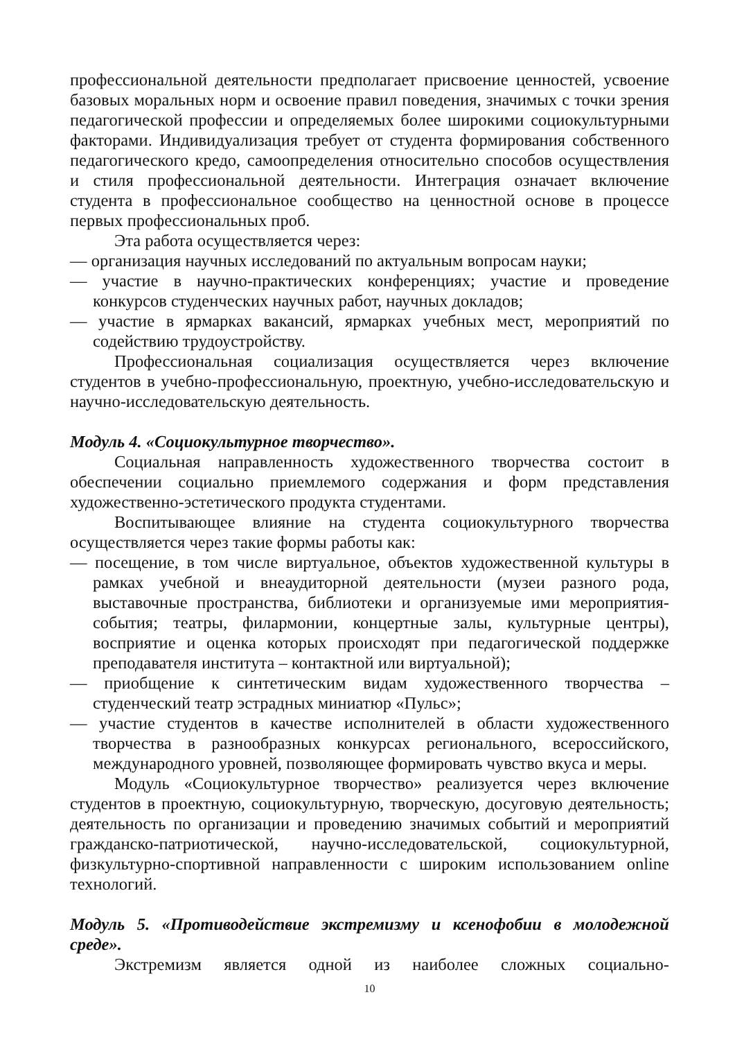профессиональной деятельности предполагает присвоение ценностей, усвоение базовых моральных норм и освоение правил поведения, значимых с точки зрения педагогической профессии и определяемых более широкими социокультурными факторами. Индивидуализация требует от студента формирования собственного педагогического кредо, самоопределения относительно способов осуществления и стиля профессиональной деятельности. Интеграция означает включение студента в профессиональное сообщество на ценностной основе в процессе первых профессиональных проб.
Эта работа осуществляется через:
— организация научных исследований по актуальным вопросам науки;
— участие в научно-практических конференциях; участие и проведение конкурсов студенческих научных работ, научных докладов;
— участие в ярмарках вакансий, ярмарках учебных мест, мероприятий по содействию трудоустройству.
Профессиональная социализация осуществляется через включение студентов в учебно-профессиональную, проектную, учебно-исследовательскую и научно-исследовательскую деятельность.
Модуль 4. «Социокультурное творчество».
Социальная направленность художественного творчества состоит в обеспечении социально приемлемого содержания и форм представления художественно-эстетического продукта студентами.
Воспитывающее влияние на студента социокультурного творчества осуществляется через такие формы работы как:
— посещение, в том числе виртуальное, объектов художественной культуры в рамках учебной и внеаудиторной деятельности (музеи разного рода, выставочные пространства, библиотеки и организуемые ими мероприятия-события; театры, филармонии, концертные залы, культурные центры), восприятие и оценка которых происходят при педагогической поддержке преподавателя института – контактной или виртуальной);
— приобщение к синтетическим видам художественного творчества – студенческий театр эстрадных миниатюр «Пульс»;
— участие студентов в качестве исполнителей в области художественного творчества в разнообразных конкурсах регионального, всероссийского, международного уровней, позволяющее формировать чувство вкуса и меры.
Модуль «Социокультурное творчество» реализуется через включение студентов в проектную, социокультурную, творческую, досуговую деятельность; деятельность по организации и проведению значимых событий и мероприятий гражданско-патриотической, научно-исследовательской, социокультурной, физкультурно-спортивной направленности с широким использованием online технологий.
Модуль 5. «Противодействие экстремизму и ксенофобии в молодежной среде».
Экстремизм является одной из наиболее сложных социально-
10